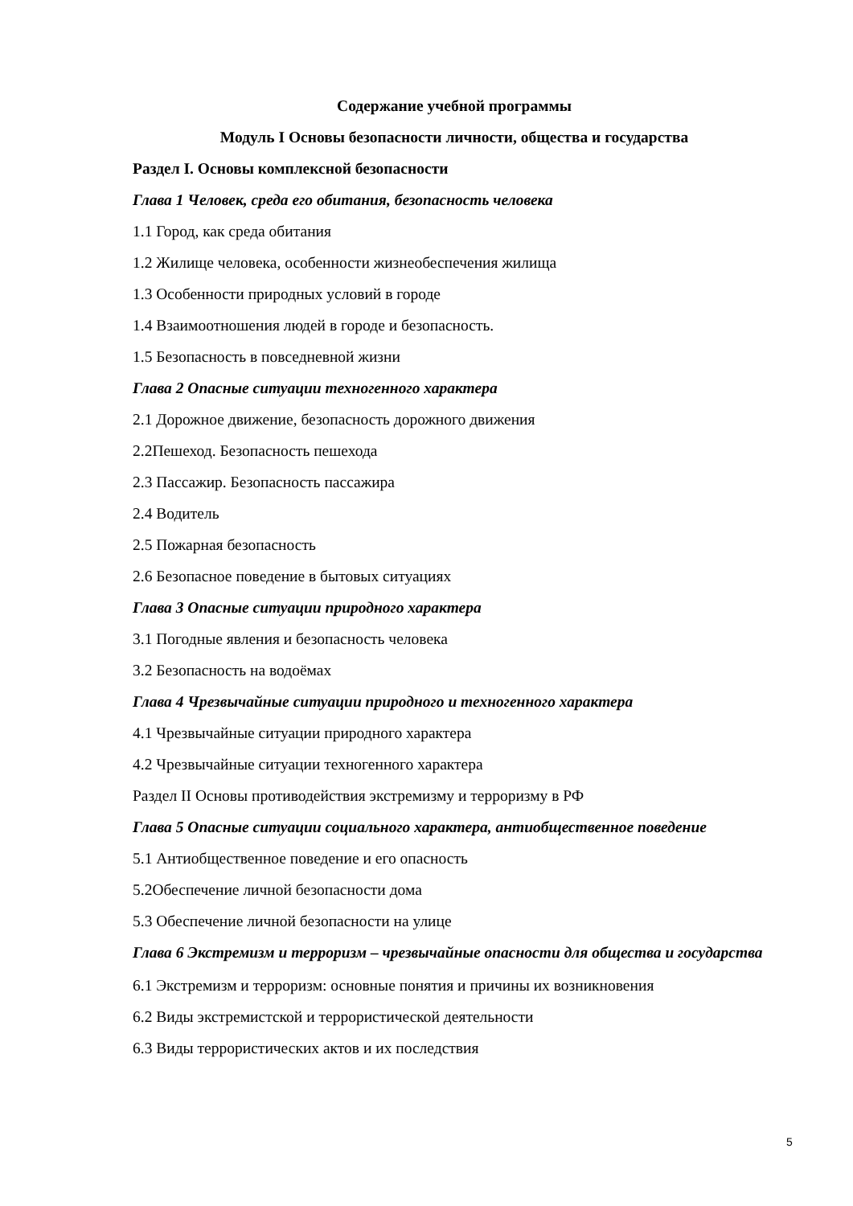Содержание учебной программы
Модуль I Основы безопасности личности, общества и государства
Раздел I. Основы комплексной безопасности
Глава 1 Человек, среда его обитания, безопасность человека
1.1 Город, как среда обитания
1.2 Жилище человека, особенности жизнеобеспечения жилища
1.3 Особенности природных условий в городе
1.4 Взаимоотношения людей в городе и безопасность.
1.5 Безопасность в повседневной жизни
Глава 2 Опасные ситуации техногенного характера
2.1 Дорожное движение, безопасность дорожного движения
2.2Пешеход. Безопасность пешехода
2.3 Пассажир. Безопасность пассажира
2.4 Водитель
2.5 Пожарная безопасность
2.6 Безопасное поведение в бытовых ситуациях
Глава 3 Опасные ситуации природного характера
3.1 Погодные явления и безопасность человека
3.2 Безопасность на водоёмах
Глава 4 Чрезвычайные ситуации природного и техногенного характера
4.1 Чрезвычайные ситуации природного характера
4.2 Чрезвычайные ситуации техногенного характера
Раздел II Основы противодействия экстремизму и терроризму в РФ
Глава 5 Опасные ситуации социального характера, антиобщественное поведение
5.1 Антиобщественное поведение и его опасность
5.2Обеспечение личной безопасности дома
5.3 Обеспечение личной безопасности на улице
Глава 6 Экстремизм и терроризм – чрезвычайные опасности для общества и государства
6.1 Экстремизм и терроризм: основные понятия и причины их возникновения
6.2 Виды экстремистской и террористической деятельности
6.3 Виды террористических актов и их последствия
5